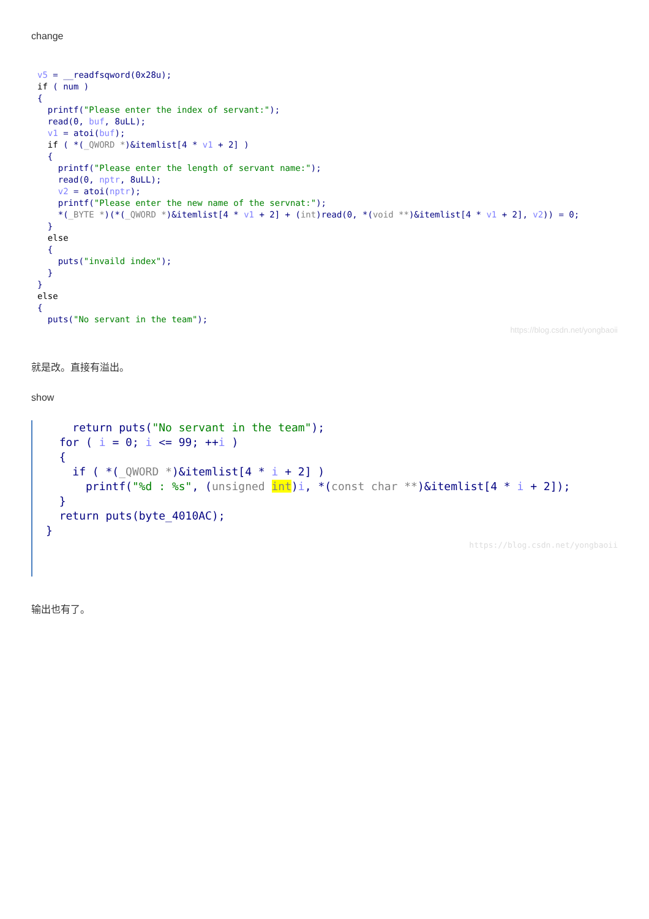change
v5 = __readfsqword(0x28u);
if ( num )
{
  printf("Please enter the index of servant:");
  read(0, buf, 8uLL);
  v1 = atoi(buf);
  if ( *(_QWORD *)&itemlist[4 * v1 + 2] )
  {
    printf("Please enter the length of servant name:");
    read(0, nptr, 8uLL);
    v2 = atoi(nptr);
    printf("Please enter the new name of the servnat:");
    *(_BYTE *)(*(_QWORD *)&itemlist[4 * v1 + 2] + (int)read(0, *(void **)&itemlist[4 * v1 + 2], v2)) = 0;
  }
  else
  {
    puts("invaild index");
  }
}
else
{
  puts("No servant in the team");
https://blog.csdn.net/yongbaoii
就是改。直接有溢出。
show
    return puts("No servant in the team");
  for ( i = 0; i <= 99; ++i )
  {
    if ( *(_QWORD *)&itemlist[4 * i + 2] )
      printf("%d : %s", (unsigned int)i, *(const char **)&itemlist[4 * i + 2]);
  }
  return puts(byte_4010AC);
}
https://blog.csdn.net/yongbaoii
输出也有了。